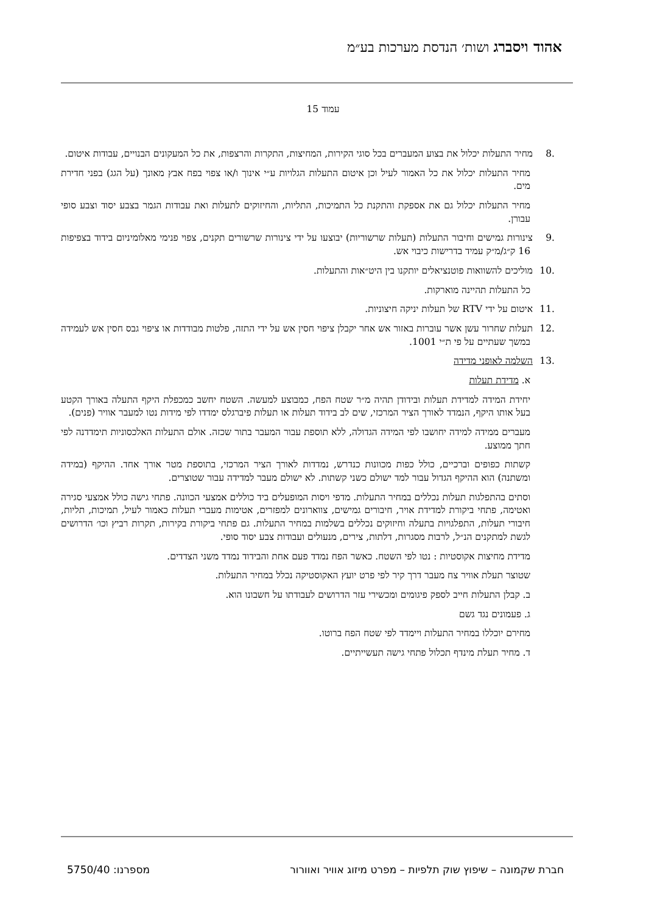אהוד ויסברג ושות׳ הנדסת מערכות בע״מ
עמוד 15
.8מחיר התעלות יכלול את בצוע המעברים בכל סוגי הקירות, המחיצות, התקרות והרצפות, את כל המעקונים הבנויים, עבודות איטום.
מחיר התעלות יכלול את כל האמור לעיל וכן איטום התעלות הגלויות ע״י אינוך ו/או צפוי בפח אבץ מאונך (על הגג) בפני חדירת מים.
מחיר התעלות יכלול גם את אספקת והתקנת כל התמיכות, התליות, והחיזוקים לתעלות ואת עבודות הגמר בצבע יסוד וצבע סופי עבורן.
.9צינורות גמישים וחיבור התעלות (תעלות שרשוריות) יבוצעו על ידי צינורות שרשורים תקנים, צפוי פנימי מאלומיניום בידוד בצפיפות 16 ק״ג/מ״ק עמיד בדרישות כיבוי אש.
.10מוליכים להשוואות פוטנציאלים יותקנו בין היט״אות והתעלות.
כל התעלות תהיינה מוארקות.
.11איטום על ידי RTV של תעלות יניקה חיצוניות.
.12תעלות שחרור עשן אשר עוברות באזור אש אחר יקבלן ציפוי חסין אש על ידי התזה, פלטות מבודדות או ציפוי גבס חסין אש לעמידה במשך שעתיים על פי ת״י 1001.
.13 השלמה לאופני מדידה
א. מדידת תעלות
יחידת המידה למדידת תעלות ובידודן תהיה מ״ר שטח הפח, כמבוצע למעשה. השטח יחשב כמכפלת היקף התעלה באורך הקטע בעל אותו היקף, הנמדד לאורך הציר המרכזי, שים לב בידוד תעלות או תעלות פיברגלס ימדדו לפי מידות נטו למעבר אוויר (פנים).
מעברים ממידה למידה יחושבו לפי המידה הגדולה, ללא תוספת עבור המעבר בתור שכזה. אולם התעלות האלכסוניות תימדדנה לפי חתך ממוצע.
קשתות כפופים וברכיים, כולל כפות מכוונות כנדרש, נמדדות לאורך הציר המרכזי, בתוספת מטר אורך אחד. ההיקף (במידה ומשתנה) הוא ההיקף הגדול עבור למד ישולם כשני קשתות. לא ישולם מעבר למדידה עבור שטוצרים.
וסתים בהתפלגות תעלות נכללים במחיר התעלות. מדפי ויסות המופעלים ביד כוללים אמצעי הכוונה. פתחי גישה כולל אמצעי סגירה ואטימה, פתחי ביקורת למדידת אויר, חיבורים גמישים, צווארונים למפזרים, אטימות מעברי תעלות כאמור לעיל, תמיכות, תליות, חיבורי תעלות, התפלגויות בתעלה וחיזוקים נכללים בשלמות במחיר התעלות. גם פתחי ביקורת בקירות, תקרות רביץ וכו׳ הדרושים לגשת למתקנים הנ״ל, לרבות מסגרות, דלתות, צירים, מנעולים ועבודות צבע יסוד סופי.
מדידת מחיצות אקוסטיות : נטו לפי השטח. כאשר הפח נמדד פעם אחת והבידוד נמדד משני הצדדים.
שטוצר תעלת אוויר צח מעבר דרך קיר לפי פרט יועץ האקוסטיקה נכלל במחיר התעלות.
ב. קבלן התעלות חייב לספק פיגומים ומכשירי עזר הדרושים לעבודתו על חשבונו הוא.
ג. פעמונים נגד גשם
מחירם יוכללו במחיר התעלות ויימדד לפי שטח הפח ברוטו.
ד. מחיר תעלת מינדף תכלול פתחי גישה תעשייתיים.
חברת שקמונה – שיפוץ שוק תלפיות – מפרט מיזוג אוויר ואוורור מספרנו: 5750/40